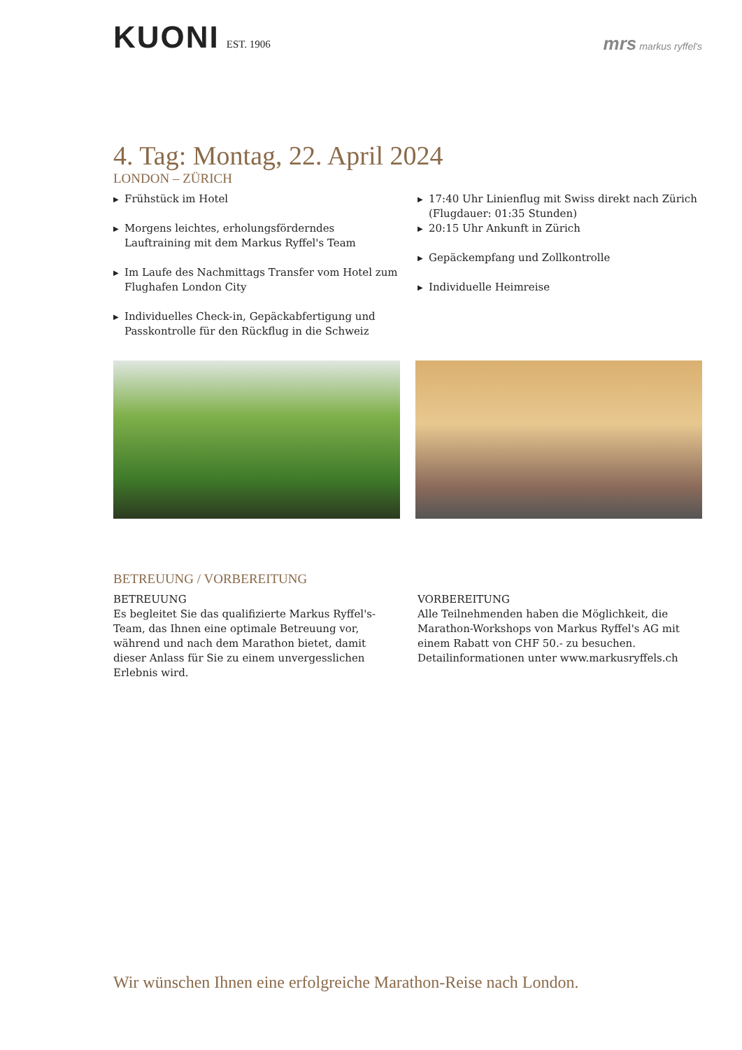KUONI EST. 1906
mrs markus ryffel's
4. Tag: Montag, 22. April 2024
LONDON – ZÜRICH
▶ Frühstück im Hotel
▶ Morgens leichtes, erholungsförderndes Lauftraining mit dem Markus Ryffel's Team
▶ Im Laufe des Nachmittags Transfer vom Hotel zum Flughafen London City
▶ Individuelles Check-in, Gepäckabfertigung und Passkontrolle für den Rückflug in die Schweiz
▶ 17:40 Uhr Linienflug mit Swiss direkt nach Zürich (Flugdauer: 01:35 Stunden)
▶ 20:15 Uhr Ankunft in Zürich
▶ Gepäckempfang und Zollkontrolle
▶ Individuelle Heimreise
BETREUUNG / VORBEREITUNG
BETREUUNG
Es begleitet Sie das qualifizierte Markus Ryffel's-Team, das Ihnen eine optimale Betreuung vor, während und nach dem Marathon bietet, damit dieser Anlass für Sie zu einem unvergesslichen Erlebnis wird.
VORBEREITUNG
Alle Teilnehmenden haben die Möglichkeit, die Marathon-Workshops von Markus Ryffel's AG mit einem Rabatt von CHF 50.- zu besuchen. Detailinformationen unter www.markusryffels.ch
Wir wünschen Ihnen eine erfolgreiche Marathon-Reise nach London.